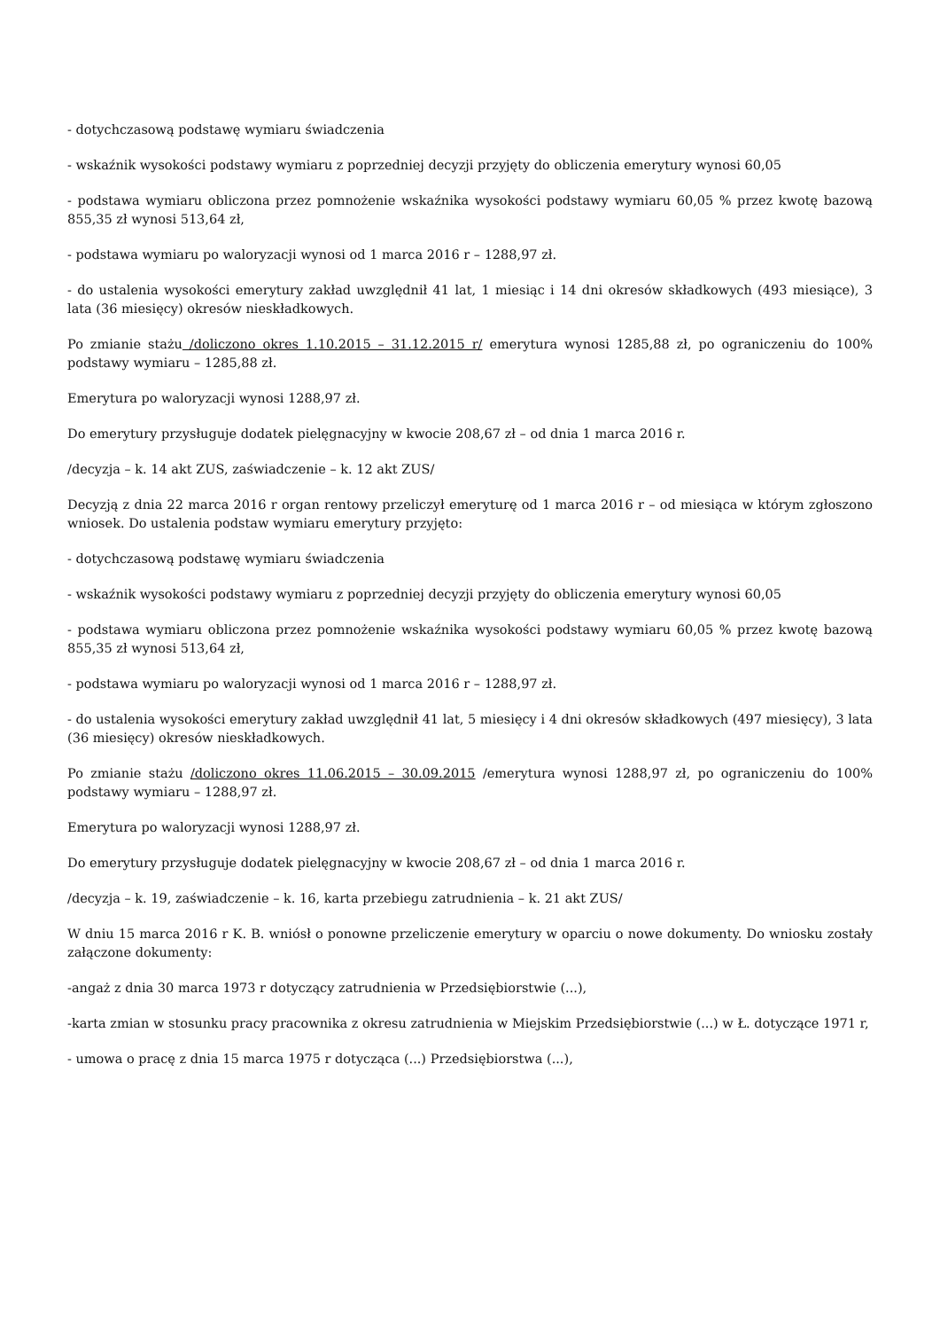- dotychczasową podstawę wymiaru świadczenia
- wskaźnik wysokości podstawy wymiaru z poprzedniej decyzji przyjęty do obliczenia emerytury wynosi 60,05
- podstawa wymiaru obliczona przez pomnożenie wskaźnika wysokości podstawy wymiaru 60,05 % przez kwotę bazową 855,35 zł wynosi 513,64 zł,
- podstawa wymiaru po waloryzacji wynosi od 1 marca 2016 r – 1288,97 zł.
- do ustalenia wysokości emerytury zakład uwzględnił 41 lat, 1 miesiąc i 14 dni okresów składkowych (493 miesiące), 3 lata (36 miesięcy) okresów nieskładkowych.
Po zmianie stażu /doliczono okres 1.10.2015 – 31.12.2015 r/ emerytura wynosi 1285,88 zł, po ograniczeniu do 100% podstawy wymiaru – 1285,88 zł.
Emerytura po waloryzacji wynosi 1288,97 zł.
Do emerytury przysługuje dodatek pielęgnacyjny w kwocie 208,67 zł – od dnia 1 marca 2016 r.
/decyzja – k. 14 akt ZUS, zaświadczenie – k. 12 akt ZUS/
Decyzją z dnia 22 marca 2016 r organ rentowy przeliczył emeryturę od 1 marca 2016 r – od miesiąca w którym zgłoszono wniosek. Do ustalenia podstaw wymiaru emerytury przyjęto:
- dotychczasową podstawę wymiaru świadczenia
- wskaźnik wysokości podstawy wymiaru z poprzedniej decyzji przyjęty do obliczenia emerytury wynosi 60,05
- podstawa wymiaru obliczona przez pomnożenie wskaźnika wysokości podstawy wymiaru 60,05 % przez kwotę bazową 855,35 zł wynosi 513,64 zł,
- podstawa wymiaru po waloryzacji wynosi od 1 marca 2016 r – 1288,97 zł.
- do ustalenia wysokości emerytury zakład uwzględnił 41 lat, 5 miesięcy i 4 dni okresów składkowych (497 miesięcy), 3 lata (36 miesięcy) okresów nieskładkowych.
Po zmianie stażu /doliczono okres 11.06.2015 – 30.09.2015 /emerytura wynosi 1288,97 zł, po ograniczeniu do 100% podstawy wymiaru – 1288,97 zł.
Emerytura po waloryzacji wynosi 1288,97 zł.
Do emerytury przysługuje dodatek pielęgnacyjny w kwocie 208,67 zł – od dnia 1 marca 2016 r.
/decyzja – k. 19, zaświadczenie – k. 16, karta przebiegu zatrudnienia – k. 21 akt ZUS/
W dniu 15 marca 2016 r K. B. wniósł o ponowne przeliczenie emerytury w oparciu o nowe dokumenty. Do wniosku zostały załączone dokumenty:
-angaż z dnia 30 marca 1973 r dotyczący zatrudnienia w Przedsiębiorstwie (...),
-karta zmian w stosunku pracy pracownika z okresu zatrudnienia w Miejskim Przedsiębiorstwie (...) w Ł. dotyczące 1971 r,
- umowa o pracę z dnia 15 marca 1975 r dotycząca (...) Przedsiębiorstwa (...),